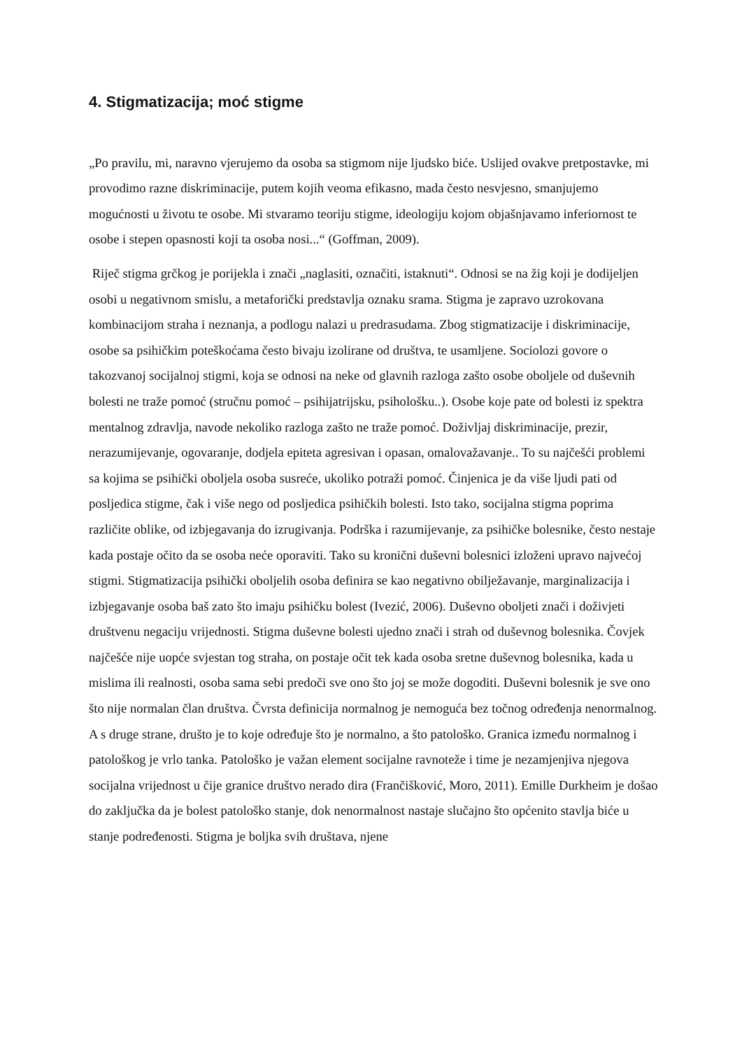4. Stigmatizacija; moć stigme
„Po pravilu, mi, naravno vjerujemo da osoba sa stigmom nije ljudsko biće. Uslijed ovakve pretpostavke, mi provodimo razne diskriminacije, putem kojih veoma efikasno, mada često nesvjesno, smanjujemo mogućnosti u životu te osobe. Mi stvaramo teoriju stigme, ideologiju kojom objašnjavamo inferiornost te osobe i stepen opasnosti koji ta osoba nosi...“ (Goffman, 2009).
Riječ stigma grčkog je porijekla i znači „naglasiti, označiti, istaknuti“. Odnosi se na žig koji je dodijeljen osobi u negativnom smislu, a metaforički predstavlja oznaku srama. Stigma je zapravo uzrokovana kombinacijom straha i neznanja, a podlogu nalazi u predrasudama. Zbog stigmatizacije i diskriminacije, osobe sa psihičkim poteškoćama često bivaju izolirane od društva, te usamljene. Sociolozi govore o takozvanoj socijalnoj stigmi, koja se odnosi na neke od glavnih razloga zašto osobe oboljele od duševnih bolesti ne traže pomoć (stručnu pomoć – psihijatrijsku, psihološku..). Osobe koje pate od bolesti iz spektra mentalnog zdravlja, navode nekoliko razloga zašto ne traže pomoć. Doživljaj diskriminacije, prezir, nerazumijevanje, ogovaranje, dodjela epiteta agresivan i opasan, omalovažavanje.. To su najčešći problemi sa kojima se psihički oboljela osoba susreće, ukoliko potraži pomoć. Činjenica je da više ljudi pati od posljedica stigme, čak i više nego od posljedica psihičkih bolesti. Isto tako, socijalna stigma poprima različite oblike, od izbjegavanja do izrugivanja. Podrška i razumijevanje, za psihičke bolesnike, često nestaje kada postaje očito da se osoba neće oporaviti. Tako su kronični duševni bolesnici izloženi upravo najvećoj stigmi. Stigmatizacija psihički oboljelih osoba definira se kao negativno obilježavanje, marginalizacija i izbjegavanje osoba baš zato što imaju psihičku bolest (Ivezić, 2006). Duševno oboljeti znači i doživjeti društvenu negaciju vrijednosti. Stigma duševne bolesti ujedno znači i strah od duševnog bolesnika. Čovjek najčešće nije uopće svjestan tog straha, on postaje očit tek kada osoba sretne duševnog bolesnika, kada u mislima ili realnosti, osoba sama sebi predoči sve ono što joj se može dogoditi. Duševni bolesnik je sve ono što nije normalan član društva. Čvrsta definicija normalnog je nemoguća bez točnog određenja nenormalnog. A s druge strane, društo je to koje određuje što je normalno, a što patološko. Granica između normalnog i patološkog je vrlo tanka. Patološko je važan element socijalne ravnoteže i time je nezamjenjiva njegova socijalna vrijednost u čije granice društvo nerado dira (Frančišković, Moro, 2011). Emille Durkheim je došao do zaključka da je bolest patološko stanje, dok nenormalnost nastaje slučajno što općenito stavlja biće u stanje podređenosti. Stigma je boljka svih društava, njene